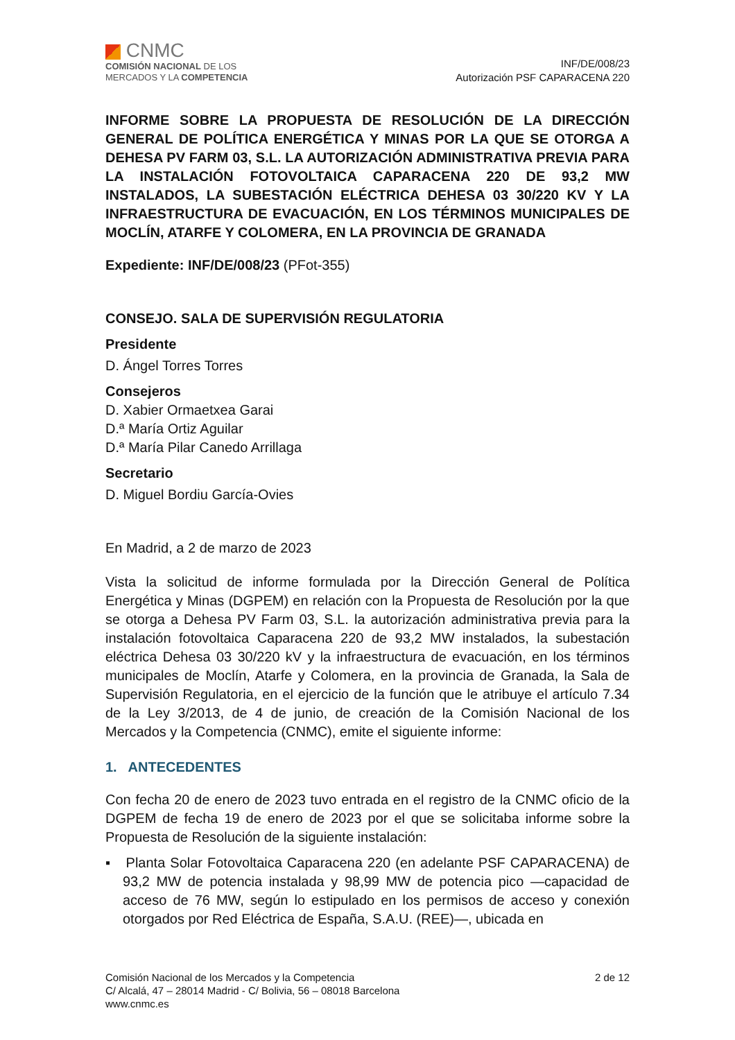CNMC
COMISIÓN NACIONAL DE LOS
MERCADOS Y LA COMPETENCIA
INF/DE/008/23
Autorización PSF CAPARACENA 220
INFORME SOBRE LA PROPUESTA DE RESOLUCIÓN DE LA DIRECCIÓN GENERAL DE POLÍTICA ENERGÉTICA Y MINAS POR LA QUE SE OTORGA A DEHESA PV FARM 03, S.L. LA AUTORIZACIÓN ADMINISTRATIVA PREVIA PARA LA INSTALACIÓN FOTOVOLTAICA CAPARACENA 220 DE 93,2 MW INSTALADOS, LA SUBESTACIÓN ELÉCTRICA DEHESA 03 30/220 KV Y LA INFRAESTRUCTURA DE EVACUACIÓN, EN LOS TÉRMINOS MUNICIPALES DE MOCLÍN, ATARFE Y COLOMERA, EN LA PROVINCIA DE GRANADA
Expediente: INF/DE/008/23 (PFot-355)
CONSEJO. SALA DE SUPERVISIÓN REGULATORIA
Presidente
D. Ángel Torres Torres
Consejeros
D. Xabier Ormaetxea Garai
D.ª María Ortiz Aguilar
D.ª María Pilar Canedo Arrillaga
Secretario
D. Miguel Bordiu García-Ovies
En Madrid, a 2 de marzo de 2023
Vista la solicitud de informe formulada por la Dirección General de Política Energética y Minas (DGPEM) en relación con la Propuesta de Resolución por la que se otorga a Dehesa PV Farm 03, S.L. la autorización administrativa previa para la instalación fotovoltaica Caparacena 220 de 93,2 MW instalados, la subestación eléctrica Dehesa 03 30/220 kV y la infraestructura de evacuación, en los términos municipales de Moclín, Atarfe y Colomera, en la provincia de Granada, la Sala de Supervisión Regulatoria, en el ejercicio de la función que le atribuye el artículo 7.34 de la Ley 3/2013, de 4 de junio, de creación de la Comisión Nacional de los Mercados y la Competencia (CNMC), emite el siguiente informe:
1. ANTECEDENTES
Con fecha 20 de enero de 2023 tuvo entrada en el registro de la CNMC oficio de la DGPEM de fecha 19 de enero de 2023 por el que se solicitaba informe sobre la Propuesta de Resolución de la siguiente instalación:
▪ Planta Solar Fotovoltaica Caparacena 220 (en adelante PSF CAPARACENA) de 93,2 MW de potencia instalada y 98,99 MW de potencia pico —capacidad de acceso de 76 MW, según lo estipulado en los permisos de acceso y conexión otorgados por Red Eléctrica de España, S.A.U. (REE)—, ubicada en
Comisión Nacional de los Mercados y la Competencia
C/ Alcalá, 47 – 28014 Madrid - C/ Bolivia, 56 – 08018 Barcelona
www.cnmc.es
2 de 12